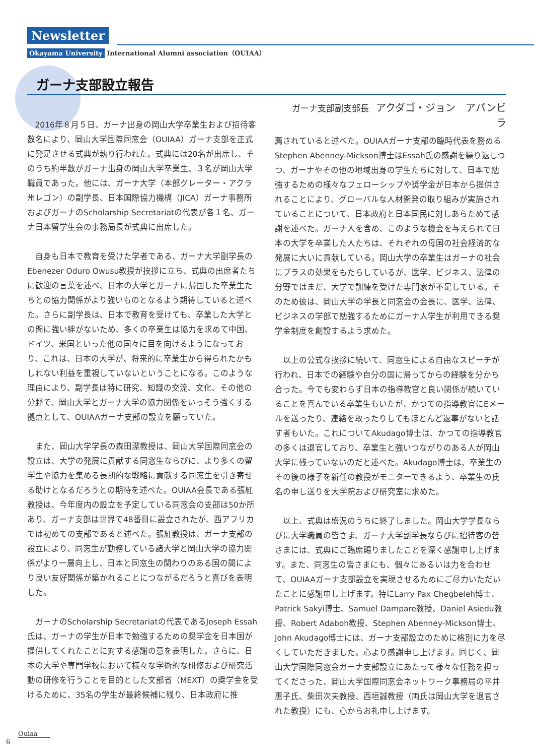Newsletter
Okayama University International Alumni association（OUIAA）
ガーナ支部設立報告
2016年８月５日、ガーナ出身の岡山大学卒業生および招待客数名により、岡山大学国際同窓会（OUIAA）ガーナ支部を正式に発足させる式典が執り行われた。式典には20名が出席し、そのうち約半数がガーナ出身の岡山大学卒業生、３名が岡山大学職員であった。他には、ガーナ大学（本部グレーター・アクラ州レゴン）の副学長、日本国際協力機構（JICA）ガーナ事務所およびガーナのScholarship Secretariatの代表が各１名、ガーナ日本留学生会の事務局長が式典に出席した。
自身も日本で教育を受けた学者である、ガーナ大学副学長のEbenezer Oduro Owusu教授が挨拶に立ち、式典の出席者たちに歓迎の言葉を述べ、日本の大学とガーナに帰国した卒業生たちとの協力関係がより強いものとなるよう期待していると述べた。さらに副学長は、日本で教育を受けても、卒業した大学との間に強い絆がないため、多くの卒業生は協力を求めて中国、ドイツ、米国といった他の国々に目を向けるようになっており、これは、日本の大学が、将来的に卒業生から得られたかもしれない利益を重視していないということになる。このような理由により、副学長は特に研究、知識の交流、文化、その他の分野で、岡山大学とガーナ大学の協力関係をいっそう強くする拠点として、OUIAAガーナ支部の設立を願っていた。
また、岡山大学学長の森田潔教授は、岡山大学国際同窓会の設立は、大学の発展に貢献する同窓生ならびに、より多くの留学生や協力を集める長期的な戦略に貢献する同窓生を引き寄せる助けとなるだろうとの期待を述べた。OUIAA会長である張紅教授は、今年度内の設立を予定している同窓会の支部は50か所あり、ガーナ支部は世界で48番目に設立されたが、西アフリカでは初めての支部であると述べた。張紅教授は、ガーナ支部の設立により、同窓生が勤務している諸大学と岡山大学の協力関係がより一層向上し、日本と同窓生の関わりのある国の間により良い友好関係が築かれることにつながるだろうと喜びを表明した。
ガーナのScholarship Secretariatの代表であるJoseph Essah氏は、ガーナの学生が日本で勉強するための奨学金を日本国が提供してくれたことに対する感謝の意を表明した。さらに、日本の大学や専門学校において様々な学術的な研修および研究活動の研修を行うことを目的とした文部省（MEXT）の奨学金を受けるために、35名の学生が最終候補に残り、日本政府に推
ガーナ支部副支部長 アクダゴ・ジョン　アパンビラ
薦されていると述べた。OUIAAガーナ支部の臨時代表を務めるStephen Abenney-Mickson博士はEssah氏の感謝を繰り返しつつ、ガーナやその他の地域出身の学生たちに対して、日本で勉強するための様々なフェローシップや奨学金が日本から提供されることにより、グローバルな人材開発の取り組みが実施されていることについて、日本政府と日本国民に対しあらためて感謝を述べた。ガーナ人を含め、このような機会を与えられて日本の大学を卒業した人たちは、それぞれの母国の社会経済的な発展に大いに貢献している。岡山大学の卒業生はガーナの社会にプラスの効果をもたらしているが、医学、ビジネス、法律の分野ではまだ、大学で訓練を受けた専門家が不足している。そのため彼は、岡山大学の学長と同窓会の会長に、医学、法律、ビジネスの学部で勉強するためにガーナ人学生が利用できる奨学金制度を創設するよう求めた。
以上の公式な挨拶に続いて、同窓生による自由なスピーチが行われ、日本での経験や自分の国に帰ってからの経験を分かち合った。今でも変わらず日本の指導教官と良い関係が続いていることを喜んでいる卒業生もいたが、かつての指導教官にEメールを送ったり、連絡を取ったりしてもほとんど返事がないと話す者もいた。これについてAkudago博士は、かつての指導教官の多くは退官しており、卒業生と強いつながりのある人が岡山大学に残っていないのだと述べた。Akudago博士は、卒業生のその後の様子を新任の教授がモニターできるよう、卒業生の氏名の申し送りを大学院および研究室に求めた。
以上、式典は盛況のうちに終了しました。岡山大学学長ならびに大学職員の皆さま、ガーナ大学副学長ならびに招待客の皆さまには、式典にご臨席賜りましたことを深く感謝申し上げます。また、同窓生の皆さまにも、個々にあるいは力を合わせて、OUIAAガーナ支部設立を実現させるためにご尽力いただいたことに感謝申し上げます。特にLarry Pax Chegbeleh博士、Patrick Sakyi博士、Samuel Dampare教授、Daniel Asiedu教授、Robert Adaboh教授、Stephen Abenney-Mickson博士、John Akudago博士には、ガーナ支部設立のために格別に力を尽くしていただきました。心より感謝申し上げます。同じく、岡山大学国際同窓会ガーナ支部設立にあたって様々な任務を担ってくださった、岡山大学国際同窓会ネットワーク事務局の平井惠子氏、柴田次夫教授、西垣誠教授（両氏は岡山大学を退官された教授）にも、心からお礼申し上げます。
Ouiaa
6